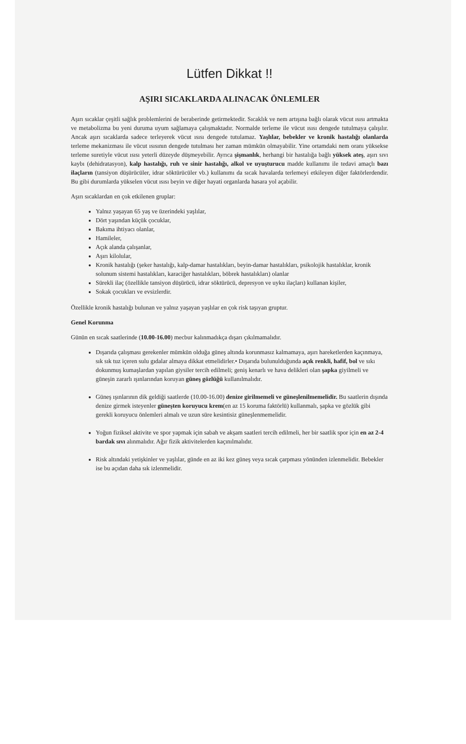Lütfen Dikkat !!
AŞIRI SICAKLARDA ALINACAK ÖNLEMLER
Aşırı sıcaklar çeşitli sağlık problemlerini de beraberinde getirmektedir. Sıcaklık ve nem artışına bağlı olarak vücut ısısı artmakta ve metabolizma bu yeni duruma uyum sağlamaya çalışmaktadır. Normalde terleme ile vücut ısısı dengede tutulmaya çalışılır. Ancak aşırı sıcaklarda sadece terleyerek vücut ısısı dengede tutulamaz. Yaşlılar, bebekler ve kronik hastalığı olanlarda terleme mekanizması ile vücut ısısının dengede tutulması her zaman mümkün olmayabilir. Yine ortamdaki nem oranı yüksekse terleme suretiyle vücut ısısı yeterli düzeyde düşmeyebilir. Ayrıca şişmanlık, herhangi bir hastalığa bağlı yüksek ateş, aşırı sıvı kaybı (dehidratasyon), kalp hastalığı, ruh ve sinir hastalığı, alkol ve uyuşturucu madde kullanımı ile tedavi amaçlı bazı ilaçların (tansiyon düşürücüler, idrar söktürücüler vb.) kullanımı da sıcak havalarda terlemeyi etkileyen diğer faktörlerdendir. Bu gibi durumlarda yükselen vücut ısısı beyin ve diğer hayati organlarda hasara yol açabilir.
Aşırı sıcaklardan en çok etkilenen gruplar:
Yalnız yaşayan 65 yaş ve üzerindeki yaşlılar,
Dört yaşından küçük çocuklar,
Bakıma ihtiyacı olanlar,
Hamileler,
Açık alanda çalışanlar,
Aşırı kilolular,
Kronik hastalığı (şeker hastalığı, kalp-damar hastalıkları, beyin-damar hastalıkları, psikolojik hastalıklar, kronik solunum sistemi hastalıkları, karaciğer hastalıkları, böbrek hastalıkları) olanlar
Sürekli ilaç (özellikle tansiyon düşürücü, idrar söktürücü, depresyon ve uyku ilaçları) kullanan kişiler,
Sokak çocukları ve evsizlerdir.
Özellikle kronik hastalığı bulunan ve yalnız yaşayan yaşlılar en çok risk taşıyan gruptur.
Genel Korunma
Günün en sıcak saatlerinde (10.00-16.00) mecbur kalınmadıkça dışarı çıkılmamalıdır.
Dışarıda çalışması gerekenler mümkün olduğa güneş altında korunmasız kalmamaya, aşırı hareketlerden kaçınmaya, sık sık tuz içeren sulu gıdalar almaya dikkat etmelidirler.• Dışarıda bulunulduğunda açık renkli, hafif, bol ve sıkı dokunmuş kumaşlardan yapılan giysiler tercih edilmeli; geniş kenarlı ve hava delikleri olan şapka giyilmeli ve güneşin zararlı ışınlarından koruyan güneş gözlüğü kullanılmalıdır.
Güneş ışınlarının dik geldiği saatlerde (10.00-16.00) denize girilmemeli ve güneşlenilmemelidir. Bu saatlerin dışında denize girmek isteyenler güneşten koruyucu krem(en az 15 koruma faktörlü) kullanmalı, şapka ve gözlük gibi gerekli koruyucu önlemleri almalı ve uzun süre kesintisiz güneşlenmemelidir.
Yoğun fiziksel aktivite ve spor yapmak için sabah ve akşam saatleri tercih edilmeli, her bir saatlik spor için en az 2-4 bardak sıvı alınmalıdır. Ağır fizik aktivitelerden kaçınılmalıdır.
Risk altındaki yetişkinler ve yaşlılar, günde en az iki kez güneş veya sıcak çarpması yönünden izlenmelidir. Bebekler ise bu açıdan daha sık izlenmelidir.